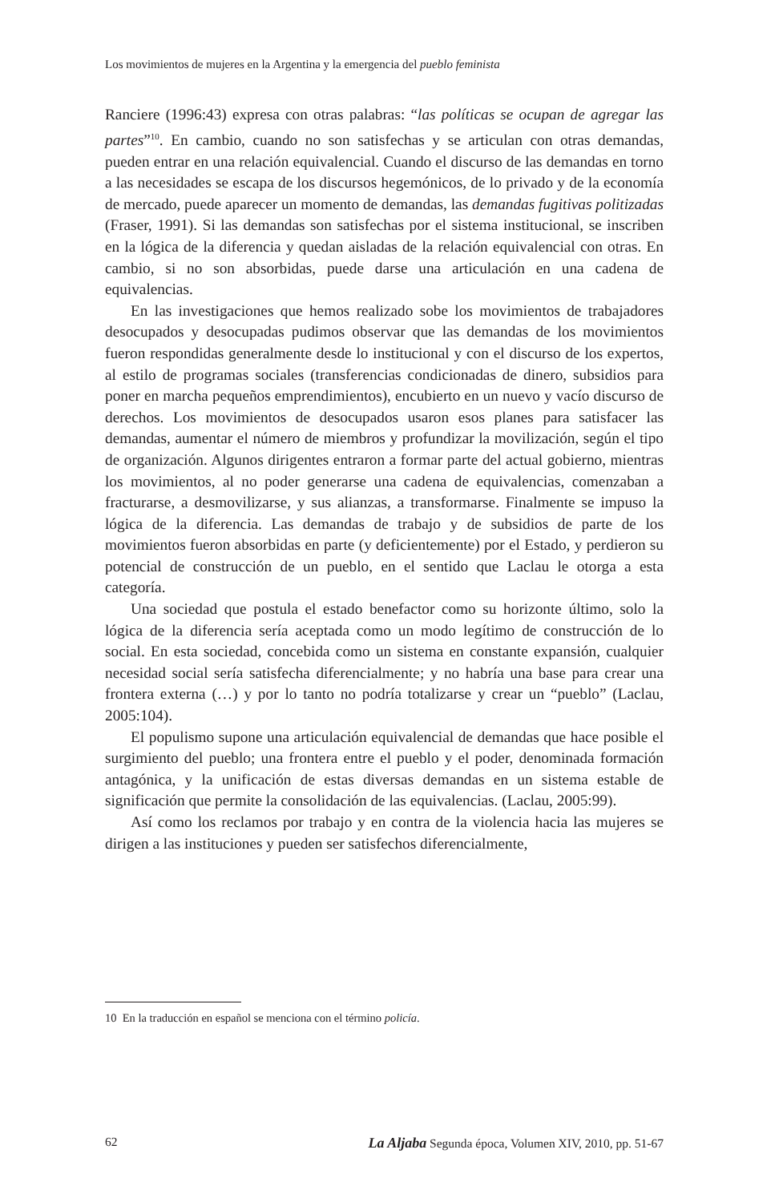Los movimientos de mujeres en la Argentina y la emergencia del pueblo feminista
Ranciere (1996:43) expresa con otras palabras: “las políticas se ocupan de agregar las partes”<sup>10</sup>. En cambio, cuando no son satisfechas y se articulan con otras demandas, pueden entrar en una relación equivalencial. Cuando el discurso de las demandas en torno a las necesidades se escapa de los discursos hegemónicos, de lo privado y de la economía de mercado, puede aparecer un momento de demandas, las demandas fugitivas politizadas (Fraser, 1991). Si las demandas son satisfechas por el sistema institucional, se inscriben en la lógica de la diferencia y quedan aisladas de la relación equivalencial con otras. En cambio, si no son absorbidas, puede darse una articulación en una cadena de equivalencias.
En las investigaciones que hemos realizado sobe los movimientos de trabajadores desocupados y desocupadas pudimos observar que las demandas de los movimientos fueron respondidas generalmente desde lo institucional y con el discurso de los expertos, al estilo de programas sociales (transferencias condicionadas de dinero, subsidios para poner en marcha pequeños emprendimientos), encubierto en un nuevo y vacío discurso de derechos. Los movimientos de desocupados usaron esos planes para satisfacer las demandas, aumentar el número de miembros y profundizar la movilización, según el tipo de organización. Algunos dirigentes entraron a formar parte del actual gobierno, mientras los movimientos, al no poder generarse una cadena de equivalencias, comenzaban a fracturarse, a desmovilizarse, y sus alianzas, a transformarse. Finalmente se impuso la lógica de la diferencia. Las demandas de trabajo y de subsidios de parte de los movimientos fueron absorbidas en parte (y deficientemente) por el Estado, y perdieron su potencial de construcción de un pueblo, en el sentido que Laclau le otorga a esta categoría.
Una sociedad que postula el estado benefactor como su horizonte último, solo la lógica de la diferencia sería aceptada como un modo legítimo de construcción de lo social. En esta sociedad, concebida como un sistema en constante expansión, cualquier necesidad social sería satisfecha diferencialmente; y no habría una base para crear una frontera externa (…) y por lo tanto no podría totalizarse y crear un “pueblo” (Laclau, 2005:104).
El populismo supone una articulación equivalencial de demandas que hace posible el surgimiento del pueblo; una frontera entre el pueblo y el poder, denominada formación antagónica, y la unificación de estas diversas demandas en un sistema estable de significación que permite la consolidación de las equivalencias. (Laclau, 2005:99).
Así como los reclamos por trabajo y en contra de la violencia hacia las mujeres se dirigen a las instituciones y pueden ser satisfechos diferencialmente,
10 En la traducción en español se menciona con el término policía.
62 La Aljaba Segunda época, Volumen XIV, 2010, pp. 51-67